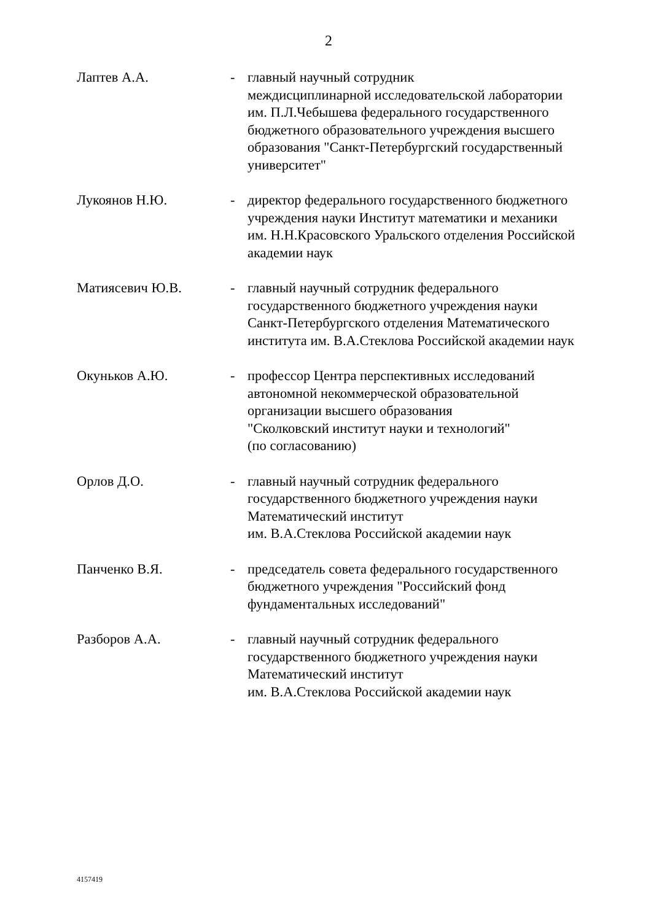2
Лаптев А.А. - главный научный сотрудник
междисциплинарной исследовательской лаборатории им. П.Л.Чебышева федерального государственного бюджетного образовательного учреждения высшего образования "Санкт-Петербургский государственный университет"
Лукоянов Н.Ю. - директор федерального государственного бюджетного учреждения науки Институт математики и механики им. Н.Н.Красовского Уральского отделения Российской академии наук
Матиясевич Ю.В. - главный научный сотрудник федерального государственного бюджетного учреждения науки Санкт-Петербургского отделения Математического института им. В.А.Стеклова Российской академии наук
Окуньков А.Ю. - профессор Центра перспективных исследований автономной некоммерческой образовательной организации высшего образования
"Сколковский институт науки и технологий"
(по согласованию)
Орлов Д.О. - главный научный сотрудник федерального государственного бюджетного учреждения науки Математический институт
им. В.А.Стеклова Российской академии наук
Панченко В.Я. - председатель совета федерального государственного бюджетного учреждения "Российский фонд фундаментальных исследований"
Разборов А.А. - главный научный сотрудник федерального государственного бюджетного учреждения науки Математический институт
им. В.А.Стеклова Российской академии наук
4157419